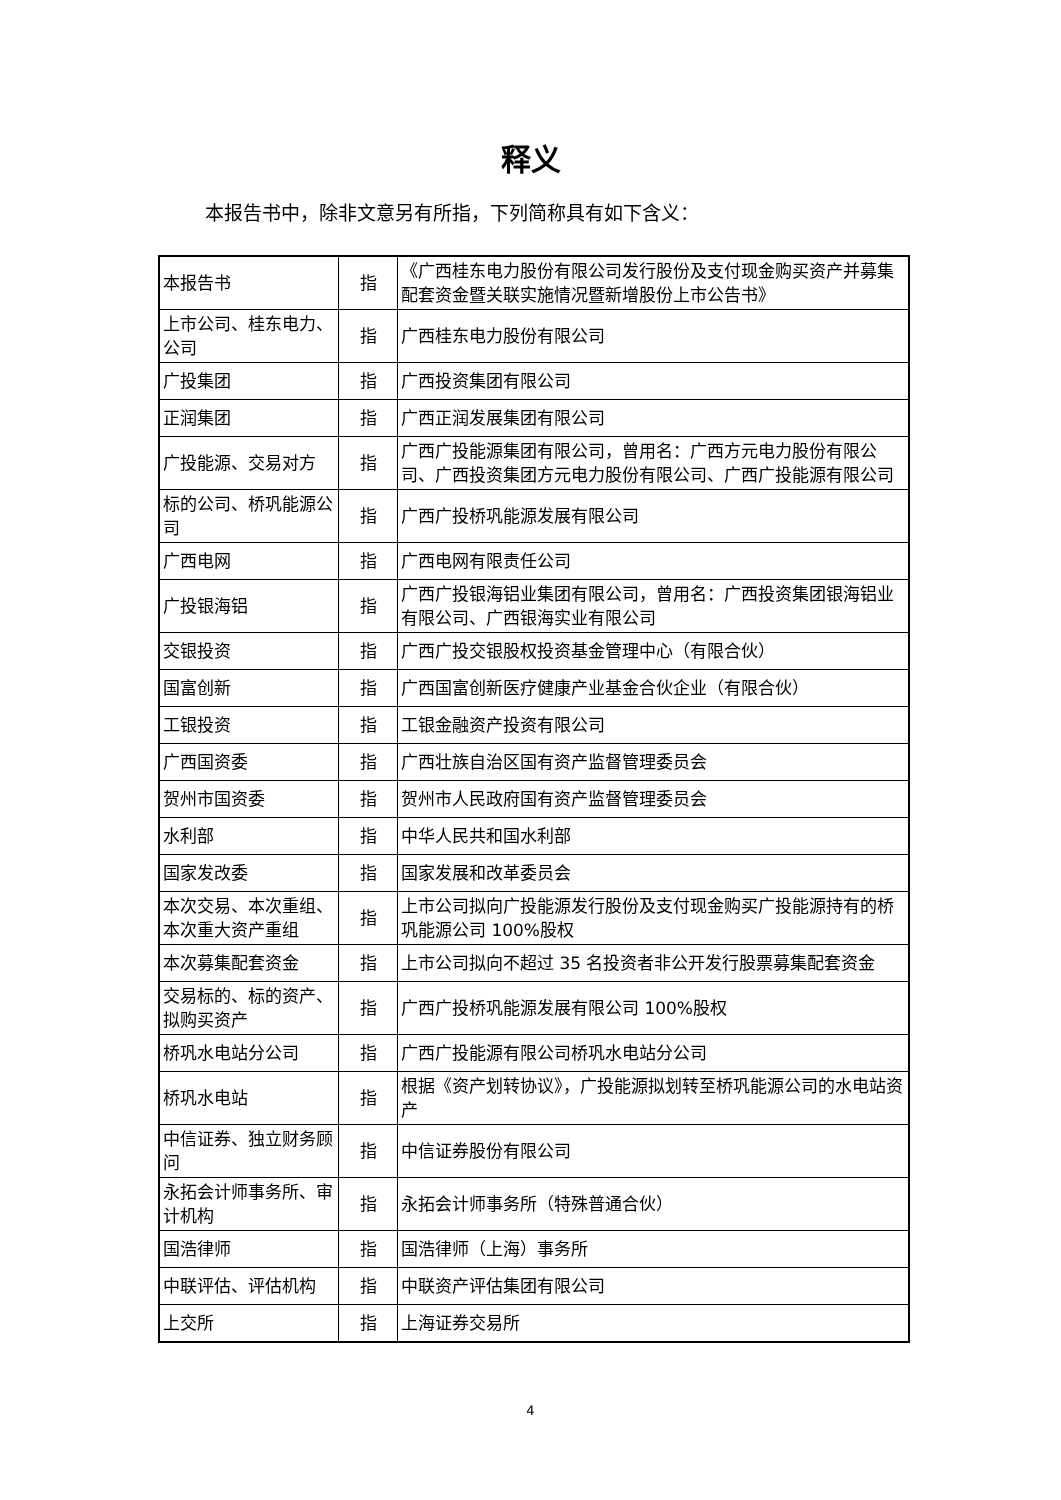释义
本报告书中，除非文意另有所指，下列简称具有如下含义：
| 本报告书 | 指 | 《广西桂东电力股份有限公司发行股份及支付现金购买资产并募集配套资金暨关联实施情况暨新增股份上市公告书》 |
| 上市公司、桂东电力、公司 | 指 | 广西桂东电力股份有限公司 |
| 广投集团 | 指 | 广西投资集团有限公司 |
| 正润集团 | 指 | 广西正润发展集团有限公司 |
| 广投能源、交易对方 | 指 | 广西广投能源集团有限公司，曾用名：广西方元电力股份有限公司、广西投资集团方元电力股份有限公司、广西广投能源有限公司 |
| 标的公司、桥巩能源公司 | 指 | 广西广投桥巩能源发展有限公司 |
| 广西电网 | 指 | 广西电网有限责任公司 |
| 广投银海铝 | 指 | 广西广投银海铝业集团有限公司，曾用名：广西投资集团银海铝业有限公司、广西银海实业有限公司 |
| 交银投资 | 指 | 广西广投交银股权投资基金管理中心（有限合伙） |
| 国富创新 | 指 | 广西国富创新医疗健康产业基金合伙企业（有限合伙） |
| 工银投资 | 指 | 工银金融资产投资有限公司 |
| 广西国资委 | 指 | 广西壮族自治区国有资产监督管理委员会 |
| 贺州市国资委 | 指 | 贺州市人民政府国有资产监督管理委员会 |
| 水利部 | 指 | 中华人民共和国水利部 |
| 国家发改委 | 指 | 国家发展和改革委员会 |
| 本次交易、本次重组、本次重大资产重组 | 指 | 上市公司拟向广投能源发行股份及支付现金购买广投能源持有的桥巩能源公司 100%股权 |
| 本次募集配套资金 | 指 | 上市公司拟向不超过 35 名投资者非公开发行股票募集配套资金 |
| 交易标的、标的资产、拟购买资产 | 指 | 广西广投桥巩能源发展有限公司 100%股权 |
| 桥巩水电站分公司 | 指 | 广西广投能源有限公司桥巩水电站分公司 |
| 桥巩水电站 | 指 | 根据《资产划转协议》，广投能源拟划转至桥巩能源公司的水电站资产 |
| 中信证券、独立财务顾问 | 指 | 中信证券股份有限公司 |
| 永拓会计师事务所、审计机构 | 指 | 永拓会计师事务所（特殊普通合伙） |
| 国浩律师 | 指 | 国浩律师（上海）事务所 |
| 中联评估、评估机构 | 指 | 中联资产评估集团有限公司 |
| 上交所 | 指 | 上海证券交易所 |
4